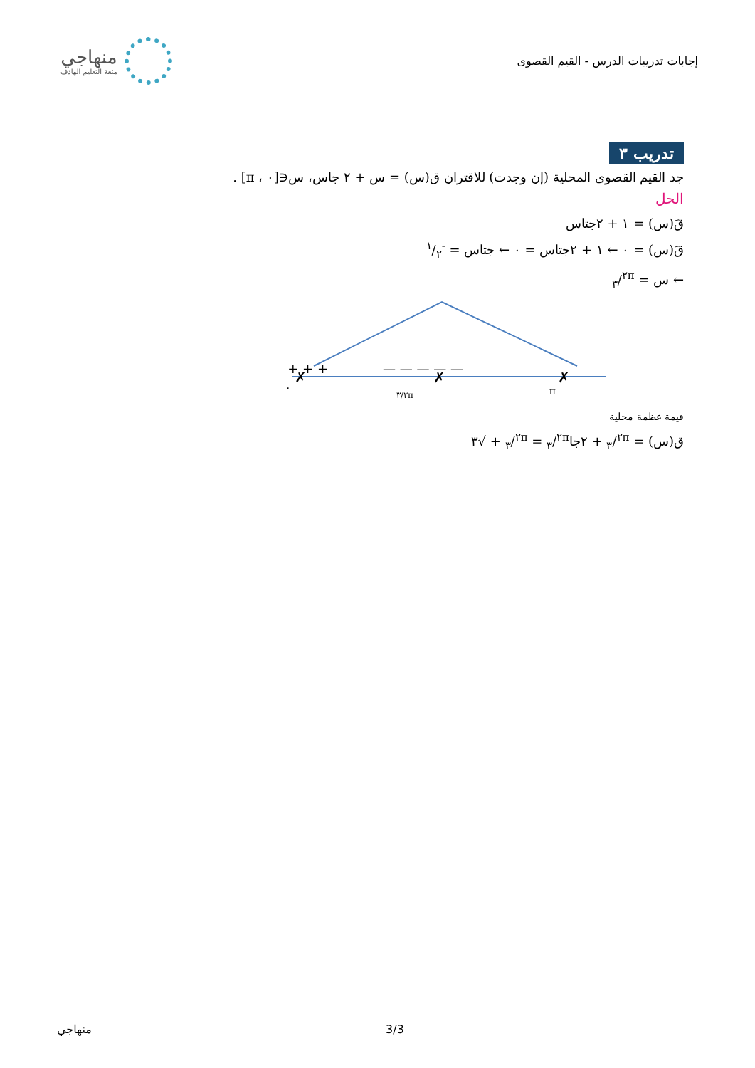منهاجي
متعة التعليم الهادف
إجابات تدريبات الدرس - القيم القصوى
تدريب ٣
جد القيم القصوى المحلية (إن وجدت) للاقتران ق(س) = س + ٢ جاس، س∈[٠ ، π] .
الحل
قَ(س) = ١ + ٢جتاس
قَ(س) = ٠ ← ١ + ٢جتاس = ٠ ← جتاس = -١/٢
← س = ٢π/٣
+ + + + +
— — — — —
✗
✗
✗
٠
٢π/٣
π
قيمة عظمة محلية
ق(س) = ٢π/٣ + ٢جا٢π/٣ = ٢π/٣ + √٣
منهاجي 3/3